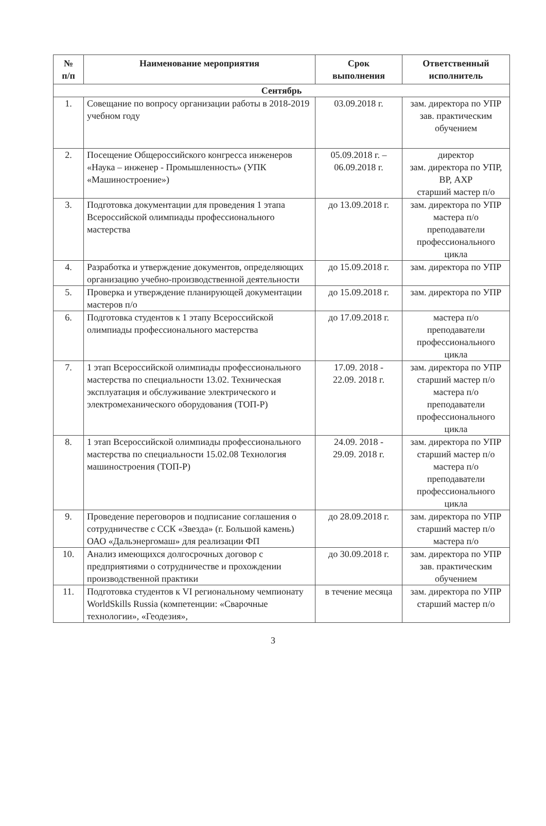| № п/п | Наименование мероприятия | Срок выполнения | Ответственный исполнитель |
| --- | --- | --- | --- |
| Сентябрь | | | |
| 1. | Совещание по вопросу организации работы в 2018-2019 учебном году | 03.09.2018 г. | зам. директора по УПР зав. практическим обучением |
| 2. | Посещение Общероссийского конгресса инженеров «Наука – инженер - Промышленность» (УПК «Машиностроение») | 05.09.2018 г. – 06.09.2018 г. | директор зам. директора по УПР, ВР, АХР старший мастер п/о |
| 3. | Подготовка документации для проведения 1 этапа Всероссийской олимпиады профессионального мастерства | до 13.09.2018 г. | зам. директора по УПР мастера п/о преподаватели профессионального цикла |
| 4. | Разработка и утверждение документов, определяющих организацию учебно-производственной деятельности | до 15.09.2018 г. | зам. директора по УПР |
| 5. | Проверка и утверждение планирующей документации мастеров п/о | до 15.09.2018 г. | зам. директора по УПР |
| 6. | Подготовка студентов к 1 этапу Всероссийской олимпиады профессионального мастерства | до 17.09.2018 г. | мастера п/о преподаватели профессионального цикла |
| 7. | 1 этап Всероссийской олимпиады профессионального мастерства по специальности 13.02. Техническая эксплуатация и обслуживание электрического и электромеханического оборудования (ТОП-Р) | 17.09. 2018 - 22.09. 2018 г. | зам. директора по УПР старший мастер п/о мастера п/о преподаватели профессионального цикла |
| 8. | 1 этап Всероссийской олимпиады профессионального мастерства по специальности 15.02.08 Технология машиностроения (ТОП-Р) | 24.09. 2018 - 29.09. 2018 г. | зам. директора по УПР старший мастер п/о мастера п/о преподаватели профессионального цикла |
| 9. | Проведение переговоров и подписание соглашения о сотрудничестве с ССК «Звезда» (г. Большой камень) ОАО «Дальэнергомаш» для реализации ФП | до 28.09.2018 г. | зам. директора по УПР старший мастер п/о мастера п/о |
| 10. | Анализ имеющихся долгосрочных договор с предприятиями о сотрудничестве и прохождении производственной практики | до 30.09.2018 г. | зам. директора по УПР зав. практическим обучением |
| 11. | Подготовка студентов к VI региональному чемпионату WorldSkills Russia (компетенции: «Сварочные технологии», «Геодезия», | в течение месяца | зам. директора по УПР старший мастер п/о |
3